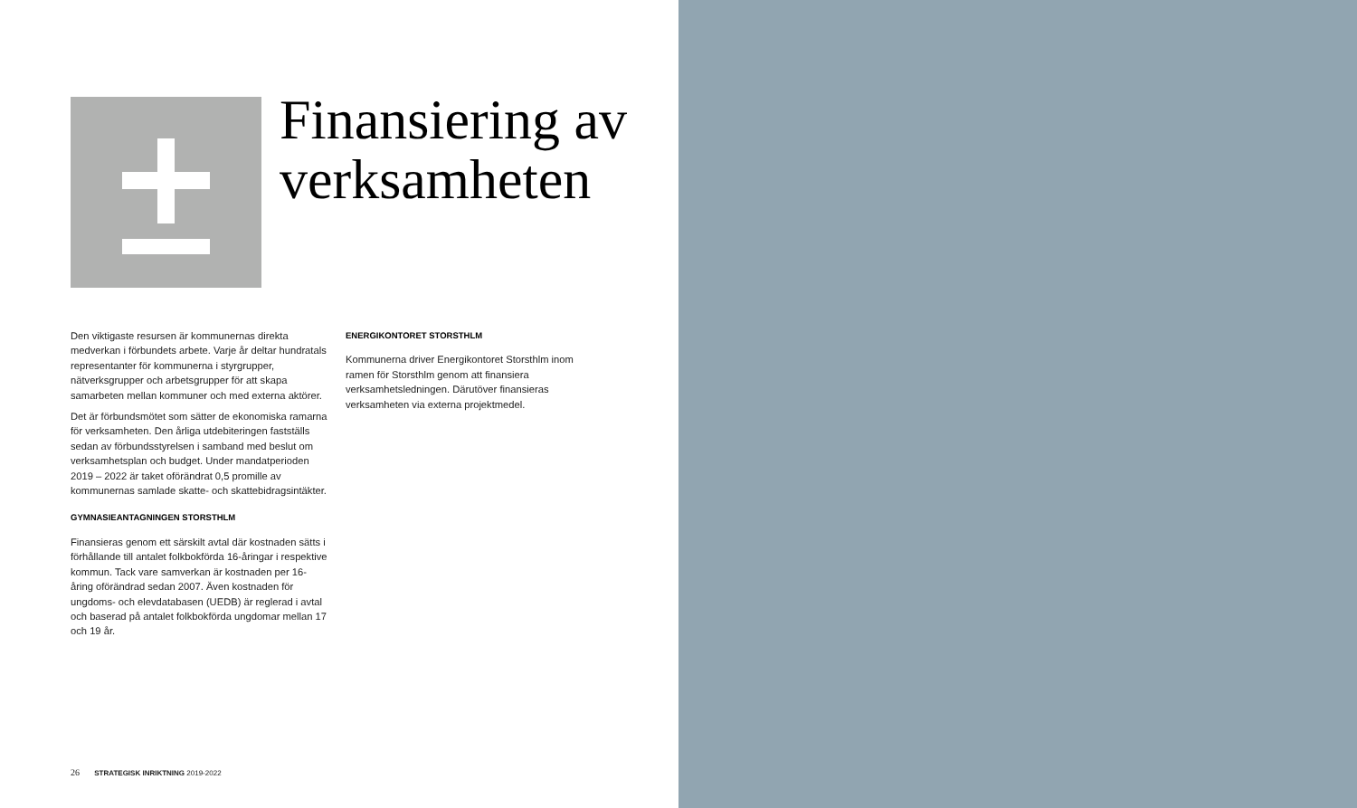Finansiering av verksamheten
Den viktigaste resursen är kommunernas direkta medverkan i förbundets arbete. Varje år deltar hundratals representanter för kommunerna i styrgrupper, nätverksgrupper och arbets­grupper för att skapa samarbeten mellan kommuner och med externa aktörer.
Det är förbundsmötet som sätter de ekonomiska ramarna för verksamheten. Den årliga utdebiteringen fastställs sedan av förbundsstyrelsen i samband med beslut om verksam­hetsplan och budget. Under mandatperioden 2019 – 2022 är taket oförändrat 0,5 promille av kommunernas samlade skatte- och skattebidragsintäkter.
GYMNASIEANTAGNINGEN STORSTHLM
Finansieras genom ett särskilt avtal där kostnaden sätts i förhållande till antalet folkbokförda 16-åringar i respektive kommun. Tack vare samverkan är kostnaden per 16-åring oförändrad sedan 2007. Även kostnaden för ungdoms- och elevdatabasen (UEDB) är reglerad i avtal och baserad på antalet folkbokförda ungdomar mellan 17 och 19 år.
ENERGIKONTORET STORSTHLM
Kommunerna driver Energikontoret Storsthlm inom ramen för Storsthlm genom att finansiera verksamhetsledningen. Därutöver finansieras verksamheten via externa projektmedel.
26 STRATEGISK INRIKTNING 2019-2022